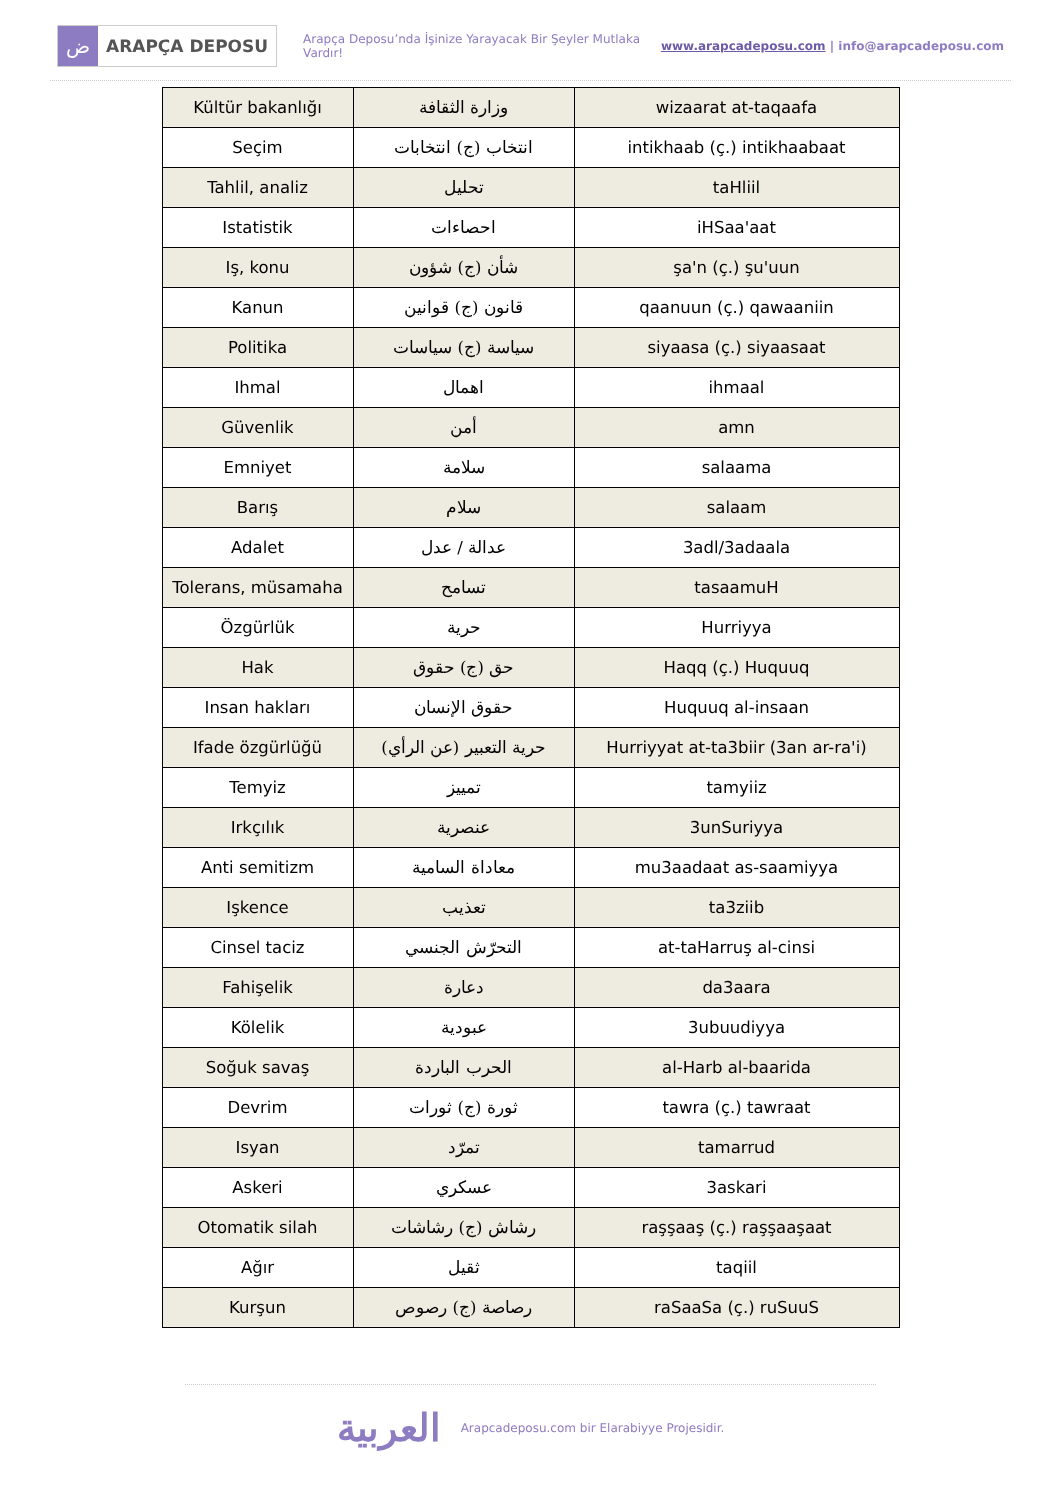ض
ARAPÇA DEPOSU
Arapça Deposu’nda İşinize Yarayacak Bir Şeyler Mutlaka Vardır!
www.arapcadeposu.com | info@arapcadeposu.com
| Kültür bakanlığı | وزارة الثقافة | wizaarat at-taqaafa |
| Seçim | انتخاب (ج) انتخابات | intikhaab (ç.) intikhaabaat |
| Tahlil, analiz | تحليل | taHliil |
| Istatistik | احصاءات | iHSaa'aat |
| Iş, konu | شأن (ج) شؤون | şa'n (ç.) şu'uun |
| Kanun | قانون (ج) قوانين | qaanuun (ç.) qawaaniin |
| Politika | سياسة (ج) سياسات | siyaasa (ç.) siyaasaat |
| Ihmal | اهمال | ihmaal |
| Güvenlik | أمن | amn |
| Emniyet | سلامة | salaama |
| Barış | سلام | salaam |
| Adalet | عدالة / عدل | 3adl/3adaala |
| Tolerans, müsamaha | تسامح | tasaamuH |
| Özgürlük | حرية | Hurriyya |
| Hak | حق (ج) حقوق | Haqq (ç.) Huquuq |
| Insan hakları | حقوق الإنسان | Huquuq al-insaan |
| Ifade özgürlüğü | حرية التعبير (عن الرأي) | Hurriyyat at-ta3biir (3an ar-ra'i) |
| Temyiz | تمييز | tamyiiz |
| Irkçılık | عنصرية | 3unSuriyya |
| Anti semitizm | معاداة السامية | mu3aadaat as-saamiyya |
| Işkence | تعذيب | ta3ziib |
| Cinsel taciz | التحرّش الجنسي | at-taHarruş al-cinsi |
| Fahişelik | دعارة | da3aara |
| Kölelik | عبودية | 3ubuudiyya |
| Soğuk savaş | الحرب الباردة | al-Harb al-baarida |
| Devrim | ثورة (ج) ثورات | tawra (ç.) tawraat |
| Isyan | تمرّد | tamarrud |
| Askeri | عسكري | 3askari |
| Otomatik silah | رشاش (ج) رشاشات | raşşaaş (ç.) raşşaaşaat |
| Ağır | ثقيل | taqiil |
| Kurşun | رصاصة (ج) رصوص | raSaaSa (ç.) ruSuuS |
العربية
Arapcadeposu.com bir Elarabiyye Projesidir.